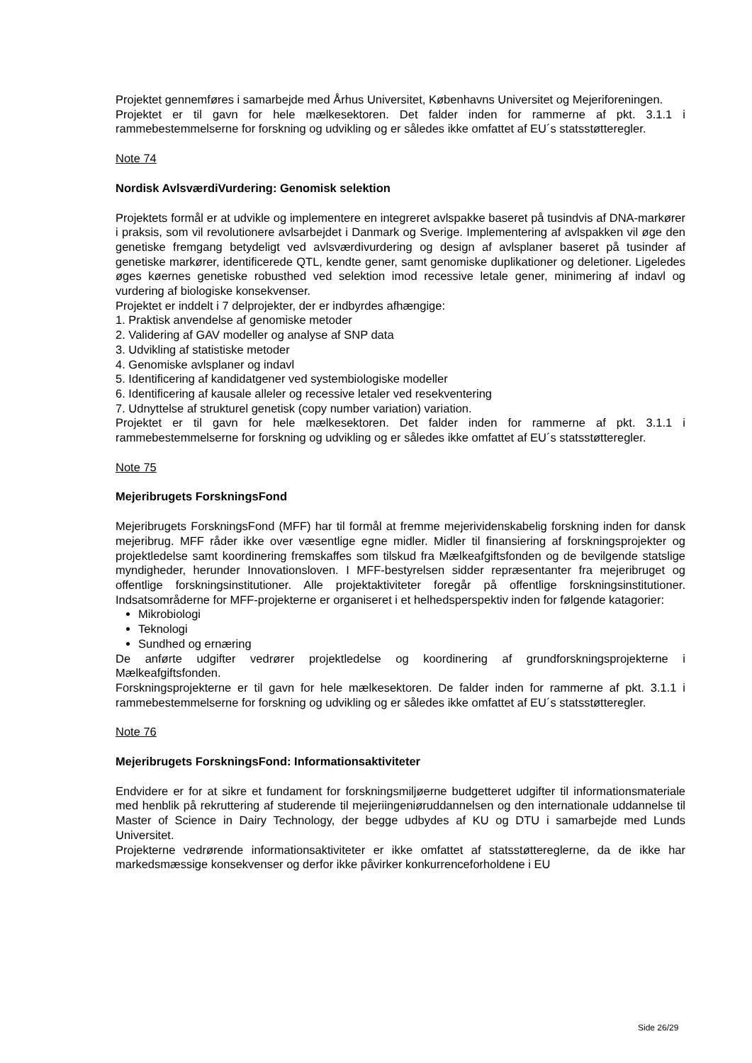Projektet gennemføres i samarbejde med Århus Universitet, Københavns Universitet og Mejeriforeningen.
Projektet er til gavn for hele mælkesektoren. Det falder inden for rammerne af pkt. 3.1.1 i rammebestemmelserne for forskning og udvikling og er således ikke omfattet af EU´s statsstøtteregler.
Note 74
Nordisk AvlsværdiVurdering: Genomisk selektion
Projektets formål er at udvikle og implementere en integreret avlspakke baseret på tusindvis af DNA-markører i praksis, som vil revolutionere avlsarbejdet i Danmark og Sverige. Implementering af avlspakken vil øge den genetiske fremgang betydeligt ved avlsværdivurdering og design af avlsplaner baseret på tusinder af genetiske markører, identificerede QTL, kendte gener, samt genomiske duplikationer og deletioner. Ligeledes øges køernes genetiske robusthed ved selektion imod recessive letale gener, minimering af indavl og vurdering af biologiske konsekvenser.
Projektet er inddelt i 7 delprojekter, der er indbyrdes afhængige:
1. Praktisk anvendelse af genomiske metoder
2. Validering af GAV modeller og analyse af SNP data
3. Udvikling af statistiske metoder
4. Genomiske avlsplaner og indavl
5. Identificering af kandidatgener ved systembiologiske modeller
6. Identificering af kausale alleler og recessive letaler ved resekventering
7. Udnyttelse af strukturel genetisk (copy number variation) variation.
Projektet er til gavn for hele mælkesektoren. Det falder inden for rammerne af pkt. 3.1.1 i rammebestemmelserne for forskning og udvikling og er således ikke omfattet af EU´s statsstøtteregler.
Note 75
Mejeribrugets ForskningsFond
Mejeribrugets ForskningsFond (MFF) har til formål at fremme mejerividenskabelig forskning inden for dansk mejeribrug. MFF råder ikke over væsentlige egne midler. Midler til finansiering af forskningsprojekter og projektledelse samt koordinering fremskaffes som tilskud fra Mælkeafgiftsfonden og de bevilgende statslige myndigheder, herunder Innovationsloven. I MFF-bestyrelsen sidder repræsentanter fra mejeribruget og offentlige forskningsinstitutioner. Alle projektaktiviteter foregår på offentlige forskningsinstitutioner. Indsatsområderne for MFF-projekterne er organiseret i et helhedsperspektiv inden for følgende katagorier:
Mikrobiologi
Teknologi
Sundhed og ernæring
De anførte udgifter vedrører projektledelse og koordinering af grundforskningsprojekterne i Mælkeafgiftsfonden.
Forskningsprojekterne er til gavn for hele mælkesektoren. De falder inden for rammerne af pkt. 3.1.1 i rammebestemmelserne for forskning og udvikling og er således ikke omfattet af EU´s statsstøtteregler.
Note 76
Mejeribrugets ForskningsFond: Informationsaktiviteter
Endvidere er for at sikre et fundament for forskningsmiljøerne budgetteret udgifter til informationsmateriale med henblik på rekruttering af studerende til mejeriingeniøruddannelsen og den internationale uddannelse til Master of Science in Dairy Technology, der begge udbydes af KU og DTU i samarbejde med Lunds Universitet.
Projekterne vedrørende informationsaktiviteter er ikke omfattet af statsstøttereglerne, da de ikke har markedsmæssige konsekvenser og derfor ikke påvirker konkurrenceforholdene i EU
Side 26/29